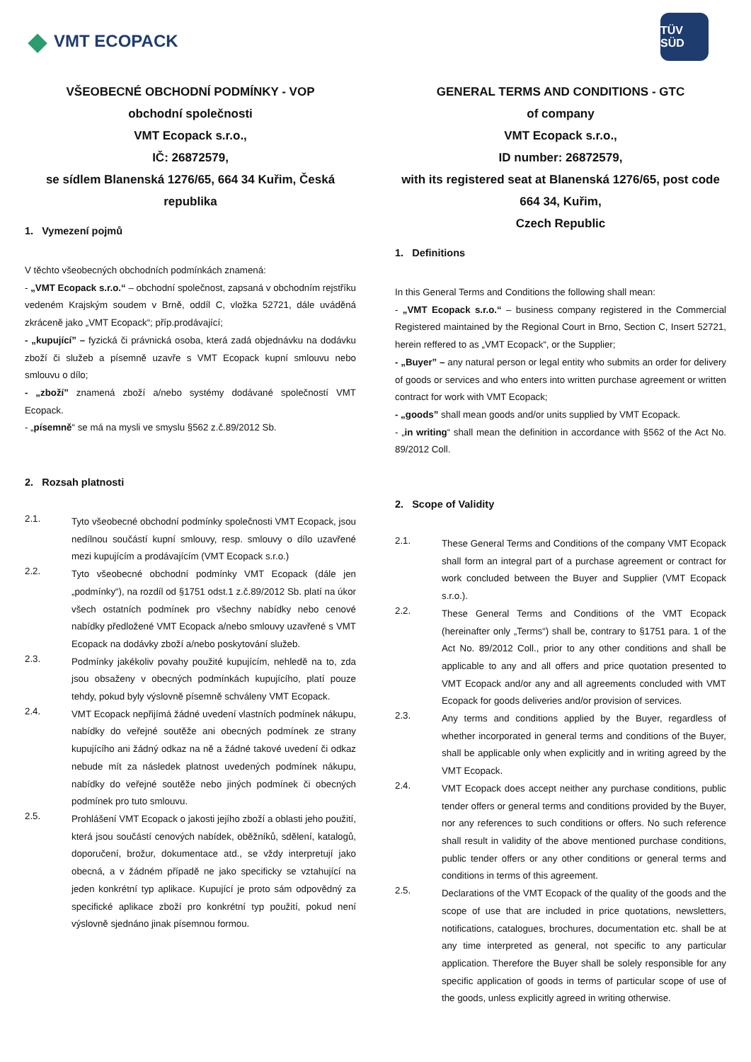◆ VMT ECOPACK
TÜV SÜD
VŠEOBECNÉ OBCHODNÍ PODMÍNKY - VOP
obchodní společnosti
VMT Ecopack s.r.o.,
IČ: 26872579,
se sídlem Blanenská 1276/65, 664 34 Kuřim, Česká republika
1. Vymezení pojmů
V těchto všeobecných obchodních podmínkách znamená:
- „VMT Ecopack s.r.o.“ – obchodní společnost, zapsaná v obchodním rejstříku vedeném Krajským soudem v Brně, oddíl C, vložka 52721, dále uváděná zkráceně jako „VMT Ecopack“; příp.prodávající;
- „kupující” – fyzická či právnická osoba, která zadá objednávku na dodávku zboží či služeb a písemně uzavře s VMT Ecopack kupní smlouvu nebo smlouvu o dílo;
- „zboží” znamená zboží a/nebo systémy dodávané společností VMT Ecopack.
- „písemně“ se má na mysli ve smyslu §562 z.č.89/2012 Sb.
2. Rozsah platnosti
2.1.
Tyto všeobecné obchodní podmínky společnosti VMT Ecopack, jsou nedílnou součástí kupní smlouvy, resp. smlouvy o dílo uzavřené mezi kupujícím a prodávajícím (VMT Ecopack s.r.o.)
2.2.
Tyto všeobecné obchodní podmínky VMT Ecopack (dále jen „podmínky“), na rozdíl od §1751 odst.1 z.č.89/2012 Sb. platí na úkor všech ostatních podmínek pro všechny nabídky nebo cenové nabídky předložené VMT Ecopack a/nebo smlouvy uzavřené s VMT Ecopack na dodávky zboží a/nebo poskytování služeb.
2.3.
Podmínky jakékoliv povahy použité kupujícím, nehledě na to, zda jsou obsaženy v obecných podmínkách kupujícího, platí pouze tehdy, pokud byly výslovně písemně schváleny VMT Ecopack.
2.4.
VMT Ecopack nepřijímá žádné uvedení vlastních podmínek nákupu, nabídky do veřejné soutěže ani obecných podmínek ze strany kupujícího ani žádný odkaz na ně a žádné takové uvedení či odkaz nebude mít za následek platnost uvedených podmínek nákupu, nabídky do veřejné soutěže nebo jiných podmínek či obecných podmínek pro tuto smlouvu.
2.5.
Prohlášení VMT Ecopack o jakosti jejího zboží a oblasti jeho použití, která jsou součástí cenových nabídek, oběžníků, sdělení, katalogů, doporučení, brožur, dokumentace atd., se vždy interpretují jako obecná, a v žádném případě ne jako specificky se vztahující na jeden konkrétní typ aplikace. Kupující je proto sám odpovědný za specifické aplikace zboží pro konkrétní typ použití, pokud není výslovně sjednáno jinak písemnou formou.
GENERAL TERMS AND CONDITIONS - GTC
of company
VMT Ecopack s.r.o.,
ID number: 26872579,
with its registered seat at Blanenská 1276/65, post code 664 34, Kuřim,
Czech Republic
1. Definitions
In this General Terms and Conditions the following shall mean:
- „VMT Ecopack s.r.o.“ – business company registered in the Commercial Registered maintained by the Regional Court in Brno, Section C, Insert 52721, herein reffered to as „VMT Ecopack“, or the Supplier;
- „Buyer” – any natural person or legal entity who submits an order for delivery of goods or services and who enters into written purchase agreement or written contract for work with VMT Ecopack;
- „goods” shall mean goods and/or units supplied by VMT Ecopack.
- „in writing“ shall mean the definition in accordance with §562 of the Act No. 89/2012 Coll.
2. Scope of Validity
2.1.
These General Terms and Conditions of the company VMT Ecopack shall form an integral part of a purchase agreement or contract for work concluded between the Buyer and Supplier (VMT Ecopack s.r.o.).
2.2.
These General Terms and Conditions of the VMT Ecopack (hereinafter only „Terms“) shall be, contrary to §1751 para. 1 of the Act No. 89/2012 Coll., prior to any other conditions and shall be applicable to any and all offers and price quotation presented to VMT Ecopack and/or any and all agreements concluded with VMT Ecopack for goods deliveries and/or provision of services.
2.3.
Any terms and conditions applied by the Buyer, regardless of whether incorporated in general terms and conditions of the Buyer, shall be applicable only when explicitly and in writing agreed by the VMT Ecopack.
2.4.
VMT Ecopack does accept neither any purchase conditions, public tender offers or general terms and conditions provided by the Buyer, nor any references to such conditions or offers. No such reference shall result in validity of the above mentioned purchase conditions, public tender offers or any other conditions or general terms and conditions in terms of this agreement.
2.5.
Declarations of the VMT Ecopack of the quality of the goods and the scope of use that are included in price quotations, newsletters, notifications, catalogues, brochures, documentation etc. shall be at any time interpreted as general, not specific to any particular application. Therefore the Buyer shall be solely responsible for any specific application of goods in terms of particular scope of use of the goods, unless explicitly agreed in writing otherwise.